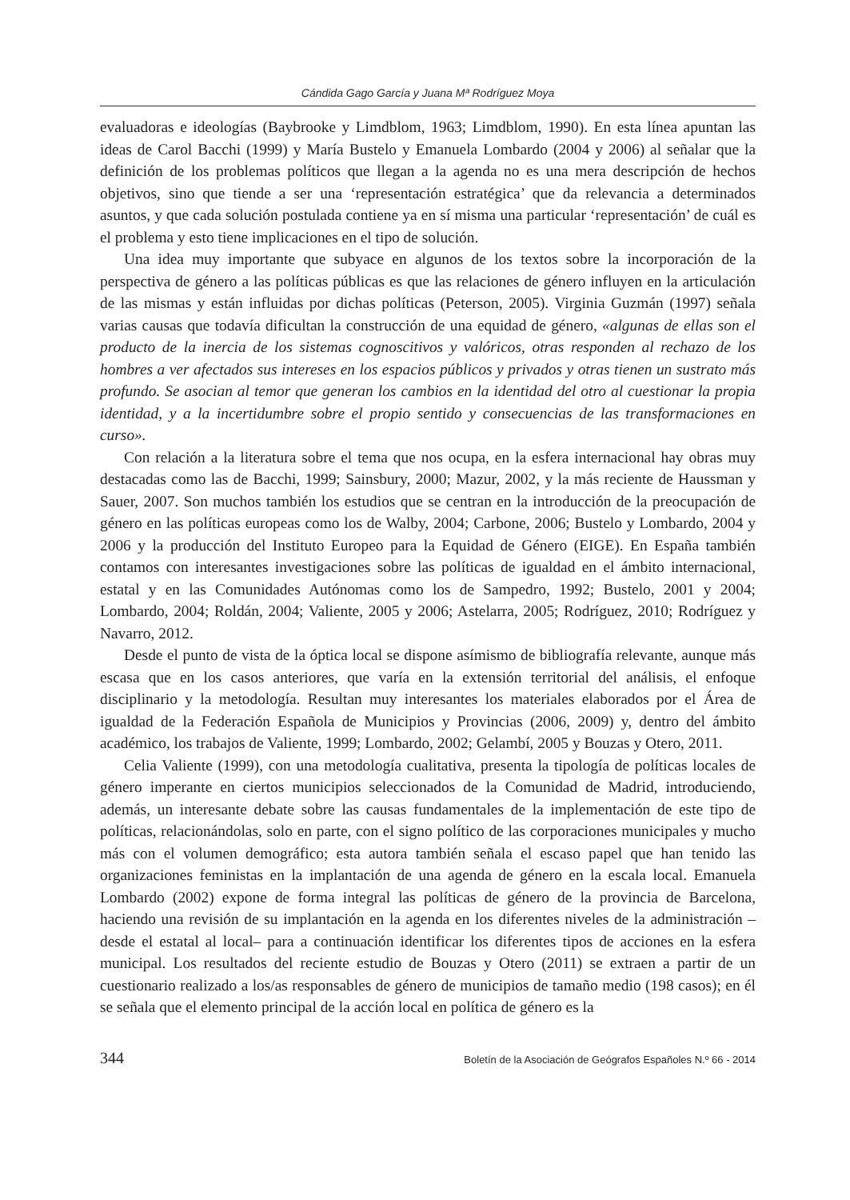Cándida Gago García y Juana Mª Rodríguez Moya
evaluadoras e ideologías (Baybrooke y Limdblom, 1963; Limdblom, 1990). En esta línea apuntan las ideas de Carol Bacchi (1999) y María Bustelo y Emanuela Lombardo (2004 y 2006) al señalar que la definición de los problemas políticos que llegan a la agenda no es una mera descripción de hechos objetivos, sino que tiende a ser una ‘representación estratégica’ que da relevancia a determinados asuntos, y que cada solución postulada contiene ya en sí misma una particular ‘representación’ de cuál es el problema y esto tiene implicaciones en el tipo de solución.
Una idea muy importante que subyace en algunos de los textos sobre la incorporación de la perspectiva de género a las políticas públicas es que las relaciones de género influyen en la articulación de las mismas y están influidas por dichas políticas (Peterson, 2005). Virginia Guzmán (1997) señala varias causas que todavía dificultan la construcción de una equidad de género, «algunas de ellas son el producto de la inercia de los sistemas cognoscitivos y valóricos, otras responden al rechazo de los hombres a ver afectados sus intereses en los espacios públicos y privados y otras tienen un sustrato más profundo. Se asocian al temor que generan los cambios en la identidad del otro al cuestionar la propia identidad, y a la incertidumbre sobre el propio sentido y consecuencias de las transformaciones en curso».
Con relación a la literatura sobre el tema que nos ocupa, en la esfera internacional hay obras muy destacadas como las de Bacchi, 1999; Sainsbury, 2000; Mazur, 2002, y la más reciente de Haussman y Sauer, 2007. Son muchos también los estudios que se centran en la introducción de la preocupación de género en las políticas europeas como los de Walby, 2004; Carbone, 2006; Bustelo y Lombardo, 2004 y 2006 y la producción del Instituto Europeo para la Equidad de Género (EIGE). En España también contamos con interesantes investigaciones sobre las políticas de igualdad en el ámbito internacional, estatal y en las Comunidades Autónomas como los de Sampedro, 1992; Bustelo, 2001 y 2004; Lombardo, 2004; Roldán, 2004; Valiente, 2005 y 2006; Astelarra, 2005; Rodríguez, 2010; Rodríguez y Navarro, 2012.
Desde el punto de vista de la óptica local se dispone asímismo de bibliografía relevante, aunque más escasa que en los casos anteriores, que varía en la extensión territorial del análisis, el enfoque disciplinario y la metodología. Resultan muy interesantes los materiales elaborados por el Área de igualdad de la Federación Española de Municipios y Provincias (2006, 2009) y, dentro del ámbito académico, los trabajos de Valiente, 1999; Lombardo, 2002; Gelambí, 2005 y Bouzas y Otero, 2011.
Celia Valiente (1999), con una metodología cualitativa, presenta la tipología de políticas locales de género imperante en ciertos municipios seleccionados de la Comunidad de Madrid, introduciendo, además, un interesante debate sobre las causas fundamentales de la implementación de este tipo de políticas, relacionándolas, solo en parte, con el signo político de las corporaciones municipales y mucho más con el volumen demográfico; esta autora también señala el escaso papel que han tenido las organizaciones feministas en la implantación de una agenda de género en la escala local. Emanuela Lombardo (2002) expone de forma integral las políticas de género de la provincia de Barcelona, haciendo una revisión de su implantación en la agenda en los diferentes niveles de la administración –desde el estatal al local– para a continuación identificar los diferentes tipos de acciones en la esfera municipal. Los resultados del reciente estudio de Bouzas y Otero (2011) se extraen a partir de un cuestionario realizado a los/as responsables de género de municipios de tamaño medio (198 casos); en él se señala que el elemento principal de la acción local en política de género es la
344 Boletín de la Asociación de Geógrafos Españoles N.º 66 - 2014